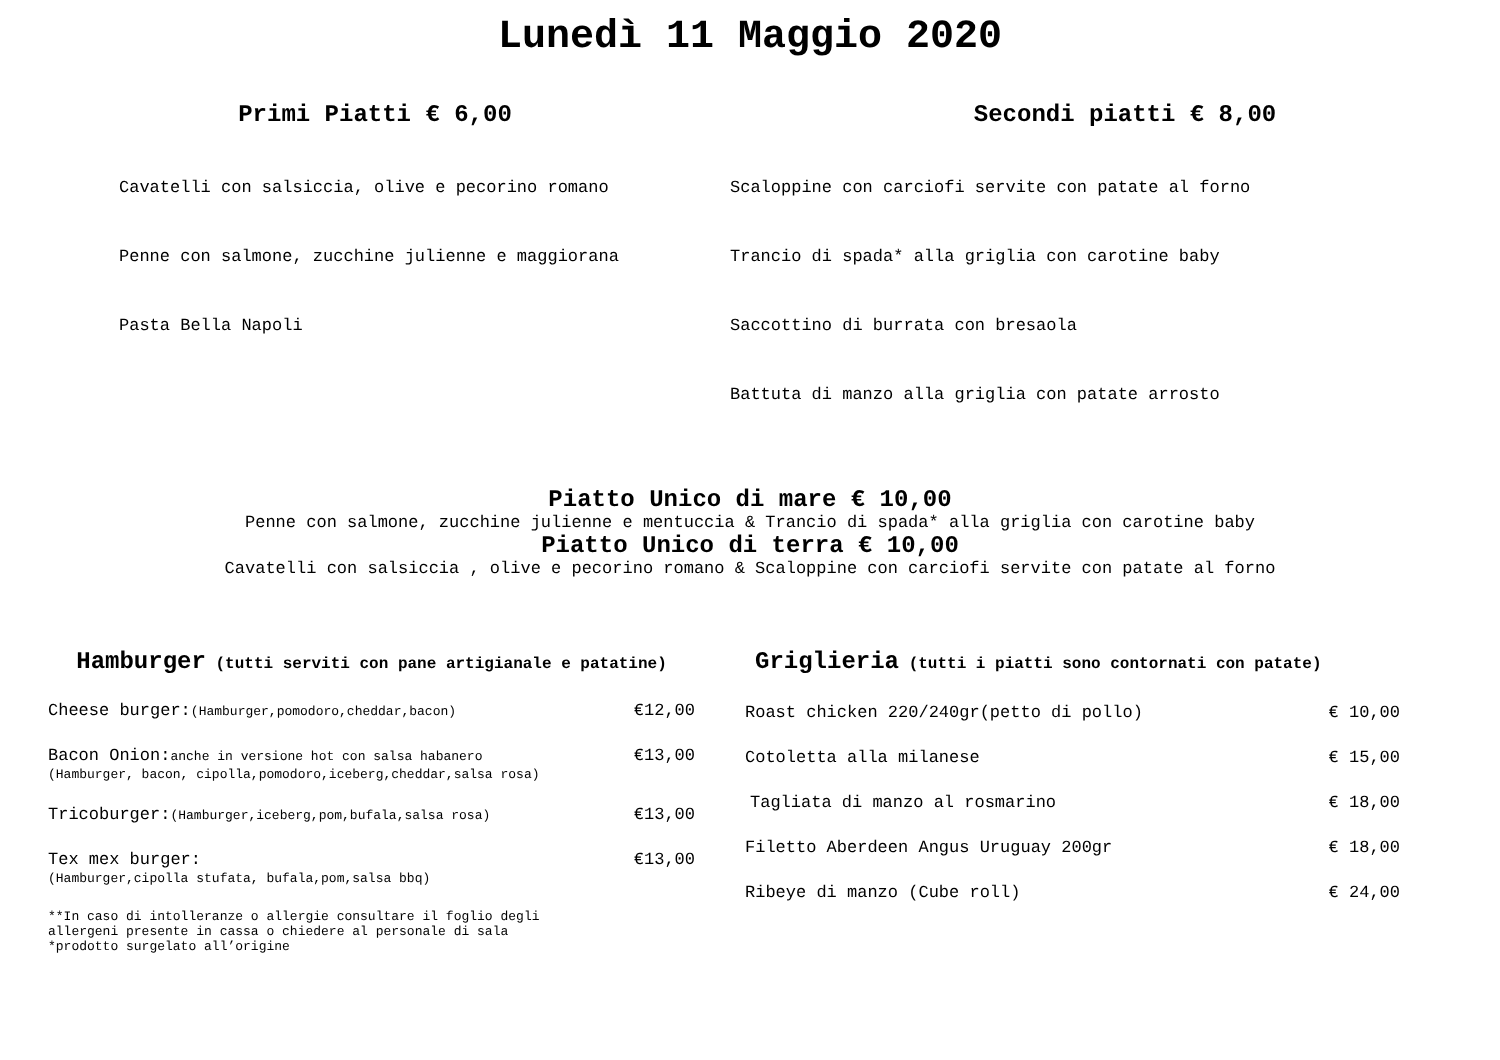Lunedì 11 Maggio 2020
Primi Piatti € 6,00
Cavatelli con salsiccia, olive e pecorino romano
Penne con salmone, zucchine julienne e maggiorana
Pasta Bella Napoli
Secondi piatti € 8,00
Scaloppine con carciofi servite con patate al forno
Trancio di spada* alla griglia con carotine baby
Saccottino di burrata con bresaola
Battuta di manzo alla griglia con patate arrosto
Piatto Unico di mare € 10,00
Penne con salmone, zucchine julienne e mentuccia & Trancio di spada* alla griglia con carotine baby
Piatto Unico di terra € 10,00
Cavatelli con salsiccia , olive e pecorino romano & Scaloppine con carciofi servite con patate al forno
Hamburger (tutti serviti con pane artigianale e patatine)
Cheese burger:(Hamburger,pomodoro,cheddar,bacon) €12,00
Bacon Onion:anche in versione hot con salsa habanero €13,00
(Hamburger, bacon, cipolla,pomodoro,iceberg,cheddar,salsa rosa)
Tricoburger:(Hamburger,iceberg,pom,bufala,salsa rosa) €13,00
Tex mex burger: €13,00
(Hamburger,cipolla stufata, bufala,pom,salsa bbq)
**In caso di intolleranze o allergie consultare il foglio degli
allergeni presente in cassa o chiedere al personale di sala
*prodotto surgelato all’origine
Griglieria (tutti i piatti sono contornati con patate)
Roast chicken 220/240gr(petto di pollo) € 10,00
Cotoletta alla milanese € 15,00
Tagliata di manzo al rosmarino € 18,00
Filetto Aberdeen Angus Uruguay 200gr € 18,00
Ribeye di manzo (Cube roll) € 24,00